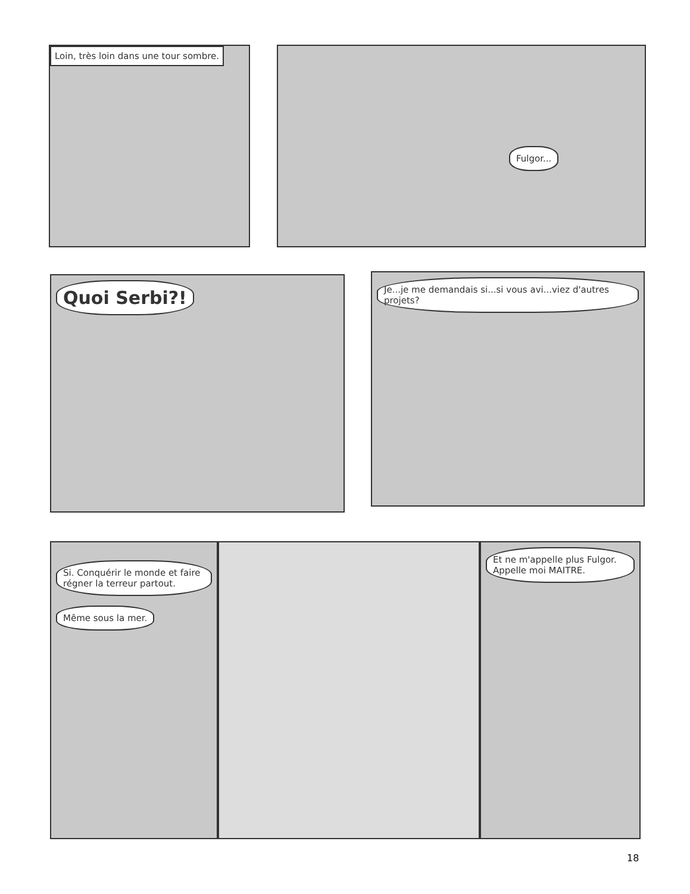Loin, très loin dans une tour sombre. Fulgor...
Quoi Serbi?!
Je...je me demandais si...si vous avi...viez d'autres projets?
Si. Conquérir le monde et faire régner la terreur partout. Même sous la mer.
Et ne m'appelle plus Fulgor. Appelle moi MAITRE.
18